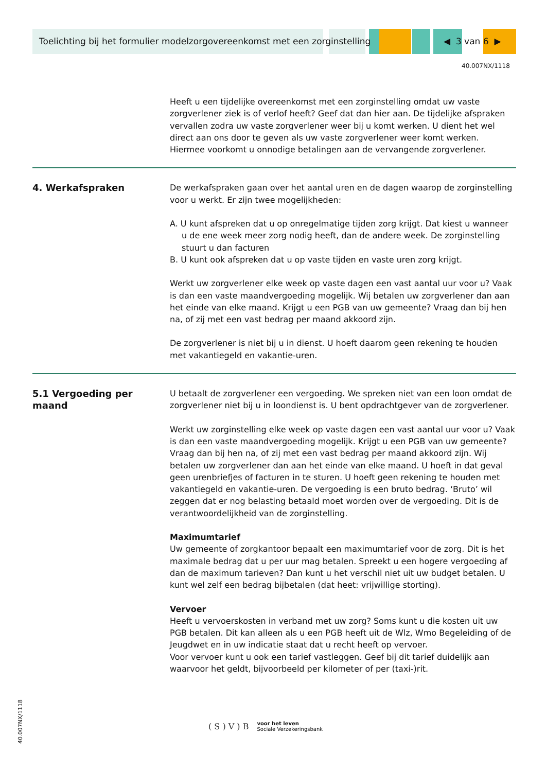Toelichting bij het formulier modelzorgovereenkomst met een zorginstelling
◀ 3 van 6 ▶
40.007NX/1118
Heeft u een tijdelijke overeenkomst met een zorginstelling omdat uw vaste zorgverlener ziek is of verlof heeft? Geef dat dan hier aan. De tijdelijke afspraken vervallen zodra uw vaste zorgverlener weer bij u komt werken. U dient het wel direct aan ons door te geven als uw vaste zorgverlener weer komt werken. Hiermee voorkomt u onnodige betalingen aan de vervangende zorgverlener.
4. Werkafspraken De werkafspraken gaan over het aantal uren en de dagen waarop de zorginstelling voor u werkt. Er zijn twee mogelijkheden:
A. U kunt afspreken dat u op onregelmatige tijden zorg krijgt. Dat kiest u wanneer u de ene week meer zorg nodig heeft, dan de andere week. De zorginstelling stuurt u dan facturen
B. U kunt ook afspreken dat u op vaste tijden en vaste uren zorg krijgt.
Werkt uw zorgverlener elke week op vaste dagen een vast aantal uur voor u? Vaak is dan een vaste maandvergoeding mogelijk. Wij betalen uw zorgverlener dan aan het einde van elke maand. Krijgt u een PGB van uw gemeente? Vraag dan bij hen na, of zij met een vast bedrag per maand akkoord zijn.
De zorgverlener is niet bij u in dienst. U hoeft daarom geen rekening te houden met vakantiegeld en vakantie-uren.
5.1 Vergoeding per maand U betaalt de zorgverlener een vergoeding. We spreken niet van een loon omdat de zorgverlener niet bij u in loondienst is. U bent opdrachtgever van de zorgverlener.
Werkt uw zorginstelling elke week op vaste dagen een vast aantal uur voor u? Vaak is dan een vaste maandvergoeding mogelijk. Krijgt u een PGB van uw gemeente? Vraag dan bij hen na, of zij met een vast bedrag per maand akkoord zijn. Wij betalen uw zorgverlener dan aan het einde van elke maand. U hoeft in dat geval geen urenbriefjes of facturen in te sturen. U hoeft geen rekening te houden met vakantiegeld en vakantie-uren. De vergoeding is een bruto bedrag. ‘Bruto’ wil zeggen dat er nog belasting betaald moet worden over de vergoeding. Dit is de verantwoordelijkheid van de zorginstelling.
Maximumtarief
Uw gemeente of zorgkantoor bepaalt een maximumtarief voor de zorg. Dit is het maximale bedrag dat u per uur mag betalen. Spreekt u een hogere vergoeding af dan de maximum tarieven? Dan kunt u het verschil niet uit uw budget betalen. U kunt wel zelf een bedrag bijbetalen (dat heet: vrijwillige storting).
Vervoer
Heeft u vervoerskosten in verband met uw zorg? Soms kunt u die kosten uit uw PGB betalen. Dit kan alleen als u een PGB heeft uit de Wlz, Wmo Begeleiding of de Jeugdwet en in uw indicatie staat dat u recht heeft op vervoer.
Voor vervoer kunt u ook een tarief vastleggen. Geef bij dit tarief duidelijk aan waarvoor het geldt, bijvoorbeeld per kilometer of per (taxi-)rit.
40.007NX/1118
( S ) V ) B voor het leven
Sociale Verzekeringsbank